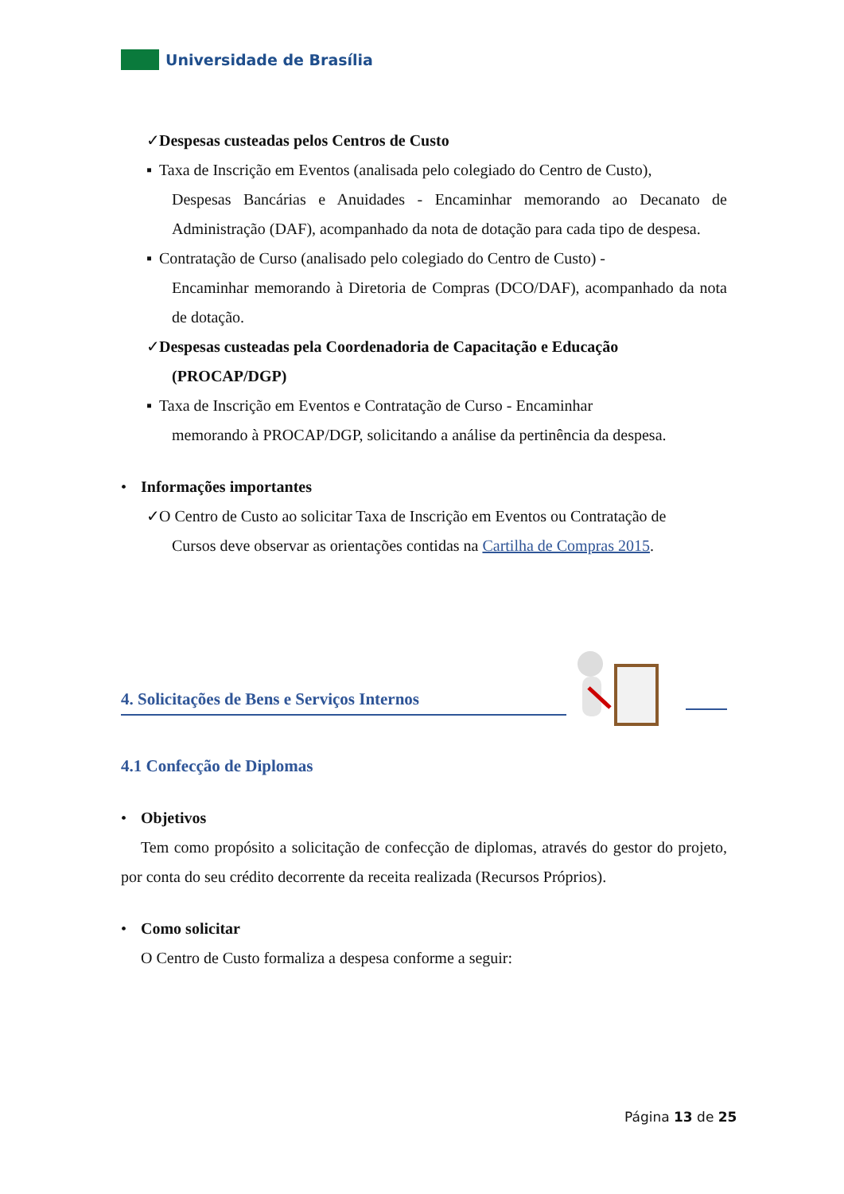Universidade de Brasília
✓ Despesas custeadas pelos Centros de Custo
▪ Taxa de Inscrição em Eventos (analisada pelo colegiado do Centro de Custo),
Despesas Bancárias e Anuidades - Encaminhar memorando ao Decanato de Administração (DAF), acompanhado da nota de dotação para cada tipo de despesa.
▪ Contratação de Curso (analisado pelo colegiado do Centro de Custo) -
Encaminhar memorando à Diretoria de Compras (DCO/DAF), acompanhado da nota de dotação.
✓ Despesas custeadas pela Coordenadoria de Capacitação e Educação
(PROCAP/DGP)
▪ Taxa de Inscrição em Eventos e Contratação de Curso - Encaminhar
memorando à PROCAP/DGP, solicitando a análise da pertinência da despesa.
• Informações importantes
✓ O Centro de Custo ao solicitar Taxa de Inscrição em Eventos ou Contratação de
Cursos deve observar as orientações contidas na Cartilha de Compras 2015.
4. Solicitações de Bens e Serviços Internos
4.1 Confecção de Diplomas
• Objetivos
Tem como propósito a solicitação de confecção de diplomas, através do gestor do projeto, por conta do seu crédito decorrente da receita realizada (Recursos Próprios).
• Como solicitar
O Centro de Custo formaliza a despesa conforme a seguir:
Página 13 de 25